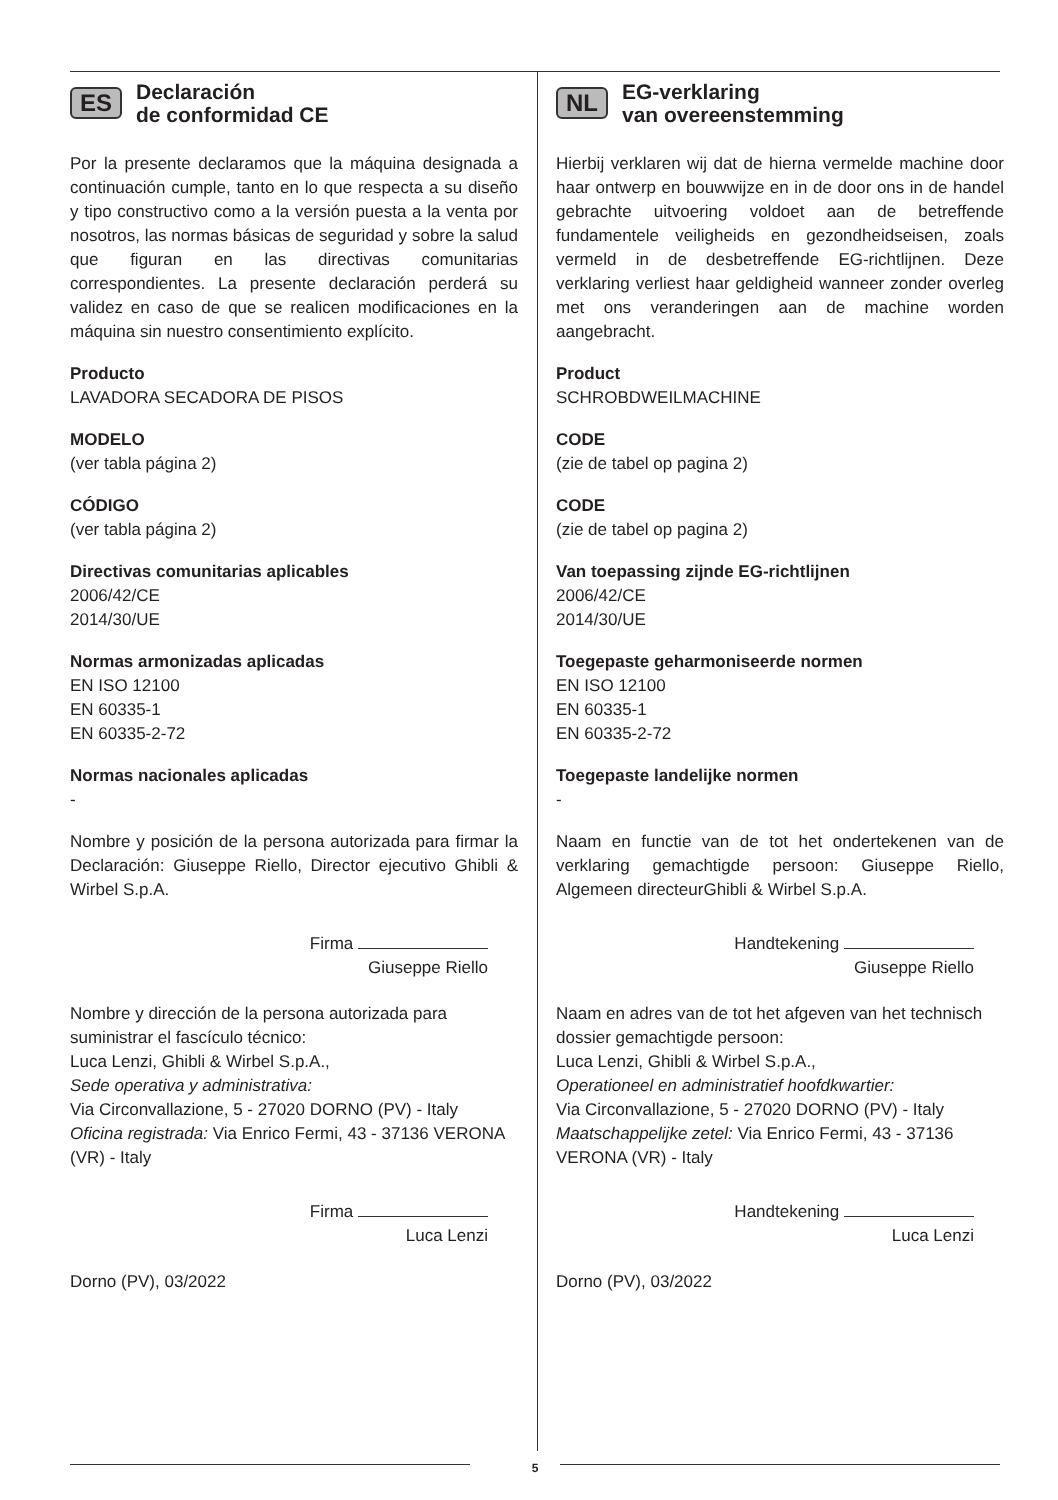ES Declaración
de conformidad CE
Por la presente declaramos que la máquina designada a continuación cumple, tanto en lo que respecta a su diseño y tipo constructivo como a la versión puesta a la venta por nosotros, las normas básicas de seguridad y sobre la salud que figuran en las directivas comunitarias correspondientes. La presente declaración perderá su validez en caso de que se realicen modificaciones en la máquina sin nuestro consentimiento explícito.
Producto
LAVADORA SECADORA DE PISOS
MODELO
(ver tabla página 2)
CÓDIGO
(ver tabla página 2)
Directivas comunitarias aplicables
2006/42/CE
2014/30/UE
Normas armonizadas aplicadas
EN ISO 12100
EN 60335-1
EN 60335-2-72
Normas nacionales aplicadas
-
Nombre y posición de la persona autorizada para firmar la Declaración: Giuseppe Riello, Director ejecutivo Ghibli & Wirbel S.p.A.
Firma
Giuseppe Riello
Nombre y dirección de la persona autorizada para suministrar el fascículo técnico:
Luca Lenzi, Ghibli & Wirbel S.p.A.,
Sede operativa y administrativa:
Via Circonvallazione, 5 - 27020 DORNO (PV) - Italy
Oficina registrada: Via Enrico Fermi, 43 - 37136 VERONA (VR) - Italy
Firma
Luca Lenzi
Dorno (PV), 03/2022
NL EG-verklaring
van overeenstemming
Hierbij verklaren wij dat de hierna vermelde machine door haar ontwerp en bouwwijze en in de door ons in de handel gebrachte uitvoering voldoet aan de betreffende fundamentele veiligheids en gezondheidseisen, zoals vermeld in de desbetreffende EG-richtlijnen. Deze verklaring verliest haar geldigheid wanneer zonder overleg met ons veranderingen aan de machine worden aangebracht.
Product
SCHROBDWEILMACHINE
CODE
(zie de tabel op pagina 2)
CODE
(zie de tabel op pagina 2)
Van toepassing zijnde EG-richtlijnen
2006/42/CE
2014/30/UE
Toegepaste geharmoniseerde normen
EN ISO 12100
EN 60335-1
EN 60335-2-72
Toegepaste landelijke normen
-
Naam en functie van de tot het ondertekenen van de verklaring gemachtigde persoon: Giuseppe Riello, Algemeen directeurGhibli & Wirbel S.p.A.
Handtekening
Giuseppe Riello
Naam en adres van de tot het afgeven van het technisch dossier gemachtigde persoon:
Luca Lenzi, Ghibli & Wirbel S.p.A.,
Operationeel en administratief hoofdkwartier:
Via Circonvallazione, 5 - 27020 DORNO (PV) - Italy
Maatschappelijke zetel: Via Enrico Fermi, 43 - 37136 VERONA (VR) - Italy
Handtekening
Luca Lenzi
Dorno (PV), 03/2022
5